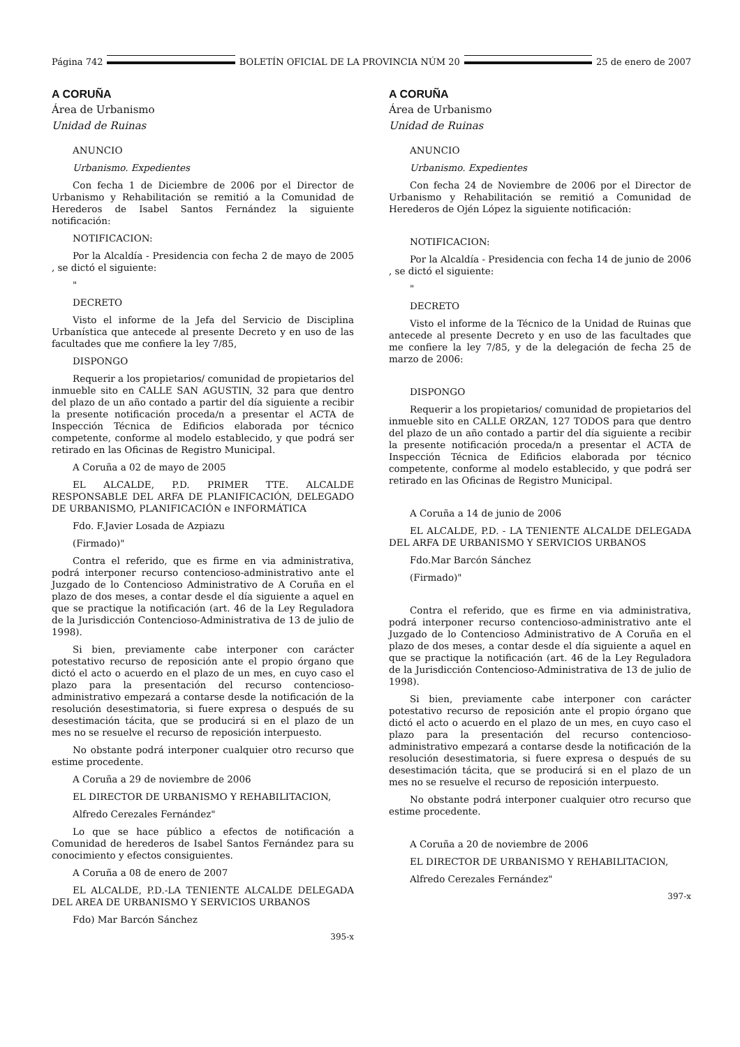Página 742 BOLETÍN OFICIAL DE LA PROVINCIA NÚM 20 25 de enero de 2007
A CORUÑA
Área de Urbanismo
Unidad de Ruinas
ANUNCIO
Urbanismo. Expedientes
Con fecha 1 de Diciembre de 2006 por el Director de Urbanismo y Rehabilitación se remitió a la Comunidad de Herederos de Isabel Santos Fernández la siguiente notificación:
NOTIFICACION:
Por la Alcaldía - Presidencia con fecha 2 de mayo de 2005 , se dictó el siguiente:
"
DECRETO
Visto el informe de la Jefa del Servicio de Disciplina Urbanística que antecede al presente Decreto y en uso de las facultades que me confiere la ley 7/85,
DISPONGO
Requerir a los propietarios/ comunidad de propietarios del inmueble sito en CALLE SAN AGUSTIN, 32 para que dentro del plazo de un año contado a partir del día siguiente a recibir la presente notificación proceda/n a presentar el ACTA de Inspección Técnica de Edificios elaborada por técnico competente, conforme al modelo establecido, y que podrá ser retirado en las Oficinas de Registro Municipal.
A Coruña a 02 de mayo de 2005
EL ALCALDE, P.D. PRIMER TTE. ALCALDE RESPONSABLE DEL ARFA DE PLANIFICACIÓN, DELEGADO DE URBANISMO, PLANIFICACIÓN e INFORMÁTICA
Fdo. F.Javier Losada de Azpiazu
(Firmado)"
Contra el referido, que es firme en via administrativa, podrá interponer recurso contencioso-administrativo ante el Juzgado de lo Contencioso Administrativo de A Coruña en el plazo de dos meses, a contar desde el día siguiente a aquel en que se practique la notificación (art. 46 de la Ley Reguladora de la Jurisdicción Contencioso-Administrativa de 13 de julio de 1998).
Si bien, previamente cabe interponer con carácter potestativo recurso de reposición ante el propio órgano que dictó el acto o acuerdo en el plazo de un mes, en cuyo caso el plazo para la presentación del recurso contencioso-administrativo empezará a contarse desde la notificación de la resolución desestimatoria, si fuere expresa o después de su desestimación tácita, que se producirá si en el plazo de un mes no se resuelve el recurso de reposición interpuesto.
No obstante podrá interponer cualquier otro recurso que estime procedente.
A Coruña a 29 de noviembre de 2006
EL DIRECTOR DE URBANISMO Y REHABILITACION,
Alfredo Cerezales Fernández"
Lo que se hace público a efectos de notificación a Comunidad de herederos de Isabel Santos Fernández para su conocimiento y efectos consiguientes.
A Coruña a 08 de enero de 2007
EL ALCALDE, P.D.-LA TENIENTE ALCALDE DELEGADA DEL AREA DE URBANISMO Y SERVICIOS URBANOS
Fdo) Mar Barcón Sánchez
395-x
A CORUÑA
Área de Urbanismo
Unidad de Ruinas
ANUNCIO
Urbanismo. Expedientes
Con fecha 24 de Noviembre de 2006 por el Director de Urbanismo y Rehabilitación se remitió a Comunidad de Herederos de Ojén López la siguiente notificación:
NOTIFICACION:
Por la Alcaldía - Presidencia con fecha 14 de junio de 2006 , se dictó el siguiente:
"
DECRETO
Visto el informe de la Técnico de la Unidad de Ruinas que antecede al presente Decreto y en uso de las facultades que me confiere la ley 7/85, y de la delegación de fecha 25 de marzo de 2006:
DISPONGO
Requerir a los propietarios/ comunidad de propietarios del inmueble sito en CALLE ORZAN, 127 TODOS para que dentro del plazo de un año contado a partir del día siguiente a recibir la presente notificación proceda/n a presentar el ACTA de Inspección Técnica de Edificios elaborada por técnico competente, conforme al modelo establecido, y que podrá ser retirado en las Oficinas de Registro Municipal.
A Coruña a 14 de junio de 2006
EL ALCALDE, P.D. - LA TENIENTE ALCALDE DELEGADA DEL ARFA DE URBANISMO Y SERVICIOS URBANOS
Fdo.Mar Barcón Sánchez
(Firmado)"
Contra el referido, que es firme en via administrativa, podrá interponer recurso contencioso-administrativo ante el Juzgado de lo Contencioso Administrativo de A Coruña en el plazo de dos meses, a contar desde el día siguiente a aquel en que se practique la notificación (art. 46 de la Ley Reguladora de la Jurisdicción Contencioso-Administrativa de 13 de julio de 1998).
Si bien, previamente cabe interponer con carácter potestativo recurso de reposición ante el propio órgano que dictó el acto o acuerdo en el plazo de un mes, en cuyo caso el plazo para la presentación del recurso contencioso-administrativo empezará a contarse desde la notificación de la resolución desestimatoria, si fuere expresa o después de su desestimación tácita, que se producirá si en el plazo de un mes no se resuelve el recurso de reposición interpuesto.
No obstante podrá interponer cualquier otro recurso que estime procedente.
A Coruña a 20 de noviembre de 2006
EL DIRECTOR DE URBANISMO Y REHABILITACION,
Alfredo Cerezales Fernández"
397-x